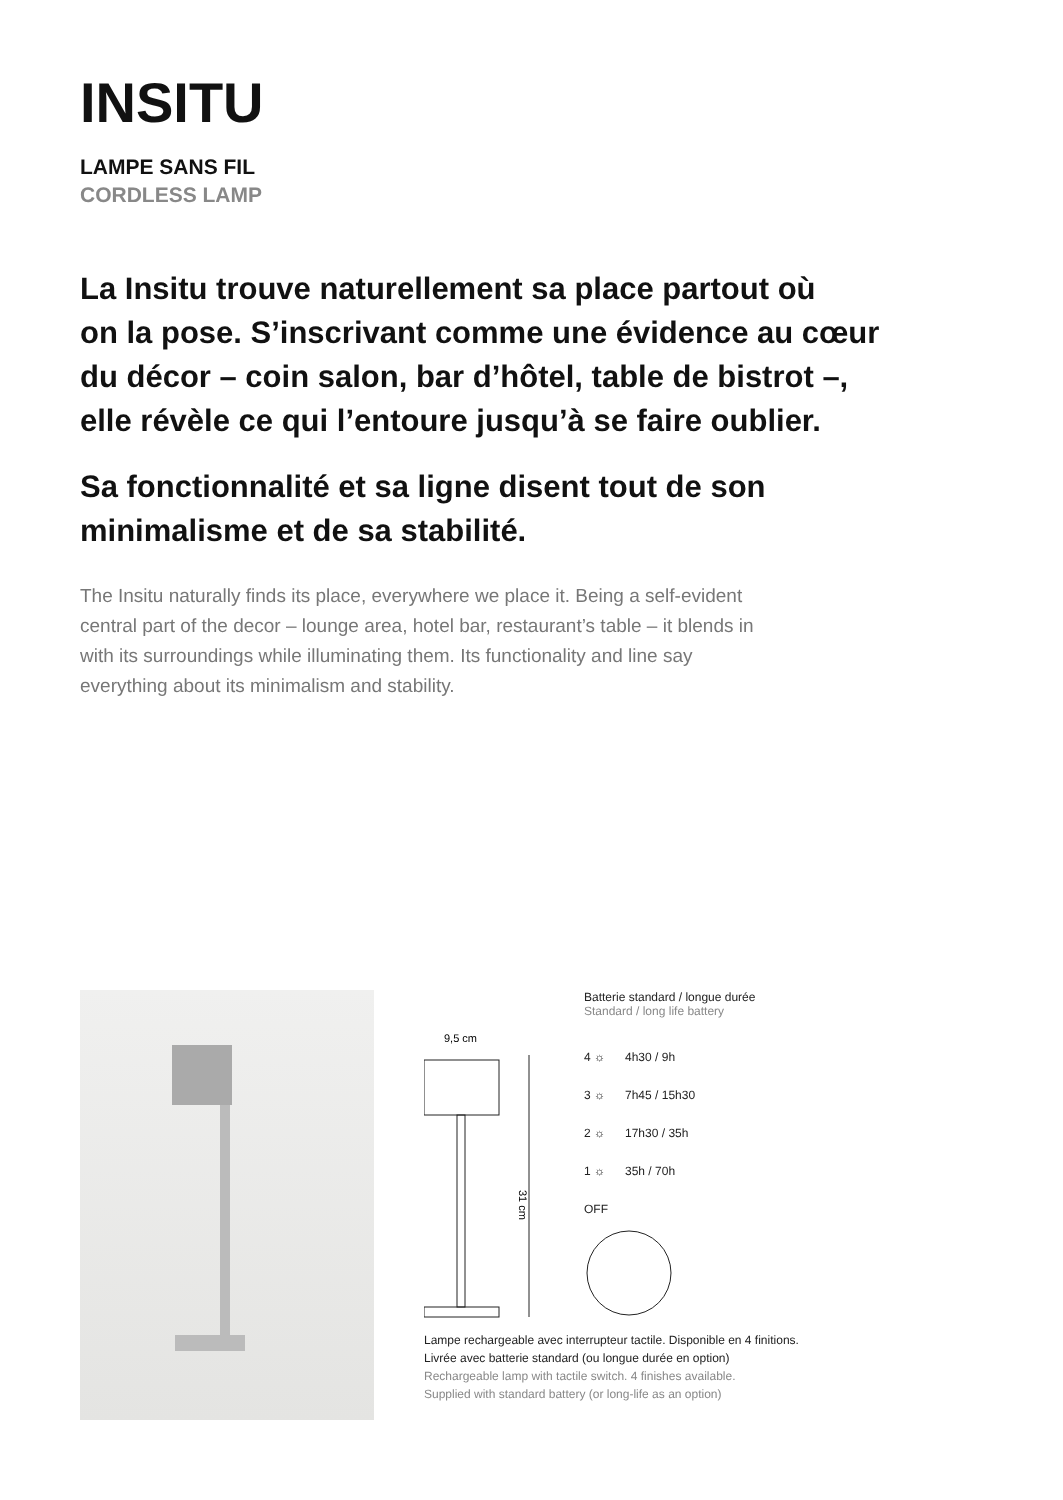INSITU
LAMPE SANS FIL
CORDLESS LAMP
La Insitu trouve naturellement sa place partout où
on la pose. S’inscrivant comme une évidence au cœur
du décor – coin salon, bar d’hôtel, table de bistrot –,
elle révèle ce qui l’entoure jusqu’à se faire oublier.
Sa fonctionnalité et sa ligne disent tout de son
minimalisme et de sa stabilité.
The Insitu naturally finds its place, everywhere we place it. Being a self-evident
central part of the decor – lounge area, hotel bar, restaurant’s table – it blends in
with its surroundings while illuminating them. Its functionality and line say
everything about its minimalism and stability.
9,5 cm
31 cm
Batterie standard / longue durée
Standard / long life battery
4 ☼ 4h30 / 9h
3 ☼ 7h45 / 15h30
2 ☼ 17h30 / 35h
1 ☼ 35h / 70h
OFF
Lampe rechargeable avec interrupteur tactile. Disponible en 4 finitions.
Livrée avec batterie standard (ou longue durée en option)
Rechargeable lamp with tactile switch. 4 finishes available.
Supplied with standard battery (or long-life as an option)